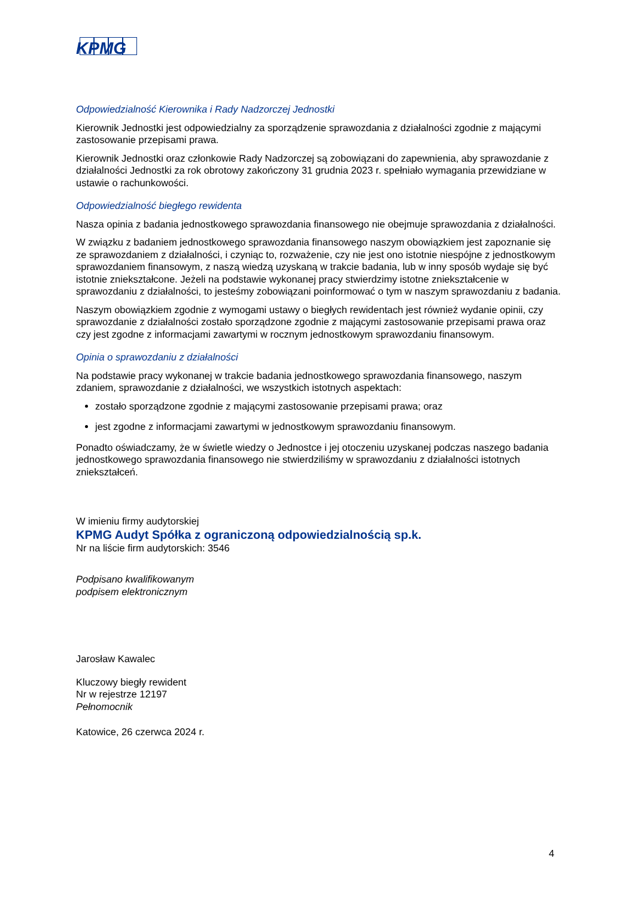KPMG
Odpowiedzialność Kierownika i Rady Nadzorczej Jednostki
Kierownik Jednostki jest odpowiedzialny za sporządzenie sprawozdania z działalności zgodnie z mającymi zastosowanie przepisami prawa.
Kierownik Jednostki oraz członkowie Rady Nadzorczej są zobowiązani do zapewnienia, aby sprawozdanie z działalności Jednostki za rok obrotowy zakończony 31 grudnia 2023 r. spełniało wymagania przewidziane w ustawie o rachunkowości.
Odpowiedzialność biegłego rewidenta
Nasza opinia z badania jednostkowego sprawozdania finansowego nie obejmuje sprawozdania z działalności.
W związku z badaniem jednostkowego sprawozdania finansowego naszym obowiązkiem jest zapoznanie się ze sprawozdaniem z działalności, i czyniąc to, rozważenie, czy nie jest ono istotnie niespójne z jednostkowym sprawozdaniem finansowym, z naszą wiedzą uzyskaną w trakcie badania, lub w inny sposób wydaje się być istotnie zniekształcone. Jeżeli na podstawie wykonanej pracy stwierdzimy istotne zniekształcenie w sprawozdaniu z działalności, to jesteśmy zobowiązani poinformować o tym w naszym sprawozdaniu z badania.
Naszym obowiązkiem zgodnie z wymogami ustawy o biegłych rewidentach jest również wydanie opinii, czy sprawozdanie z działalności zostało sporządzone zgodnie z mającymi zastosowanie przepisami prawa oraz czy jest zgodne z informacjami zawartymi w rocznym jednostkowym sprawozdaniu finansowym.
Opinia o sprawozdaniu z działalności
Na podstawie pracy wykonanej w trakcie badania jednostkowego sprawozdania finansowego, naszym zdaniem, sprawozdanie z działalności, we wszystkich istotnych aspektach:
zostało sporządzone zgodnie z mającymi zastosowanie przepisami prawa; oraz
jest zgodne z informacjami zawartymi w jednostkowym sprawozdaniu finansowym.
Ponadto oświadczamy, że w świetle wiedzy o Jednostce i jej otoczeniu uzyskanej podczas naszego badania jednostkowego sprawozdania finansowego nie stwierdziliśmy w sprawozdaniu z działalności istotnych zniekształceń.
W imieniu firmy audytorskiej
KPMG Audyt Spółka z ograniczoną odpowiedzialnością sp.k.
Nr na liście firm audytorskich: 3546
Podpisano kwalifikowanym
podpisem elektronicznym
Jarosław Kawalec
Kluczowy biegły rewident
Nr w rejestrze 12197
Pełnomocnik
Katowice, 26 czerwca 2024 r.
4